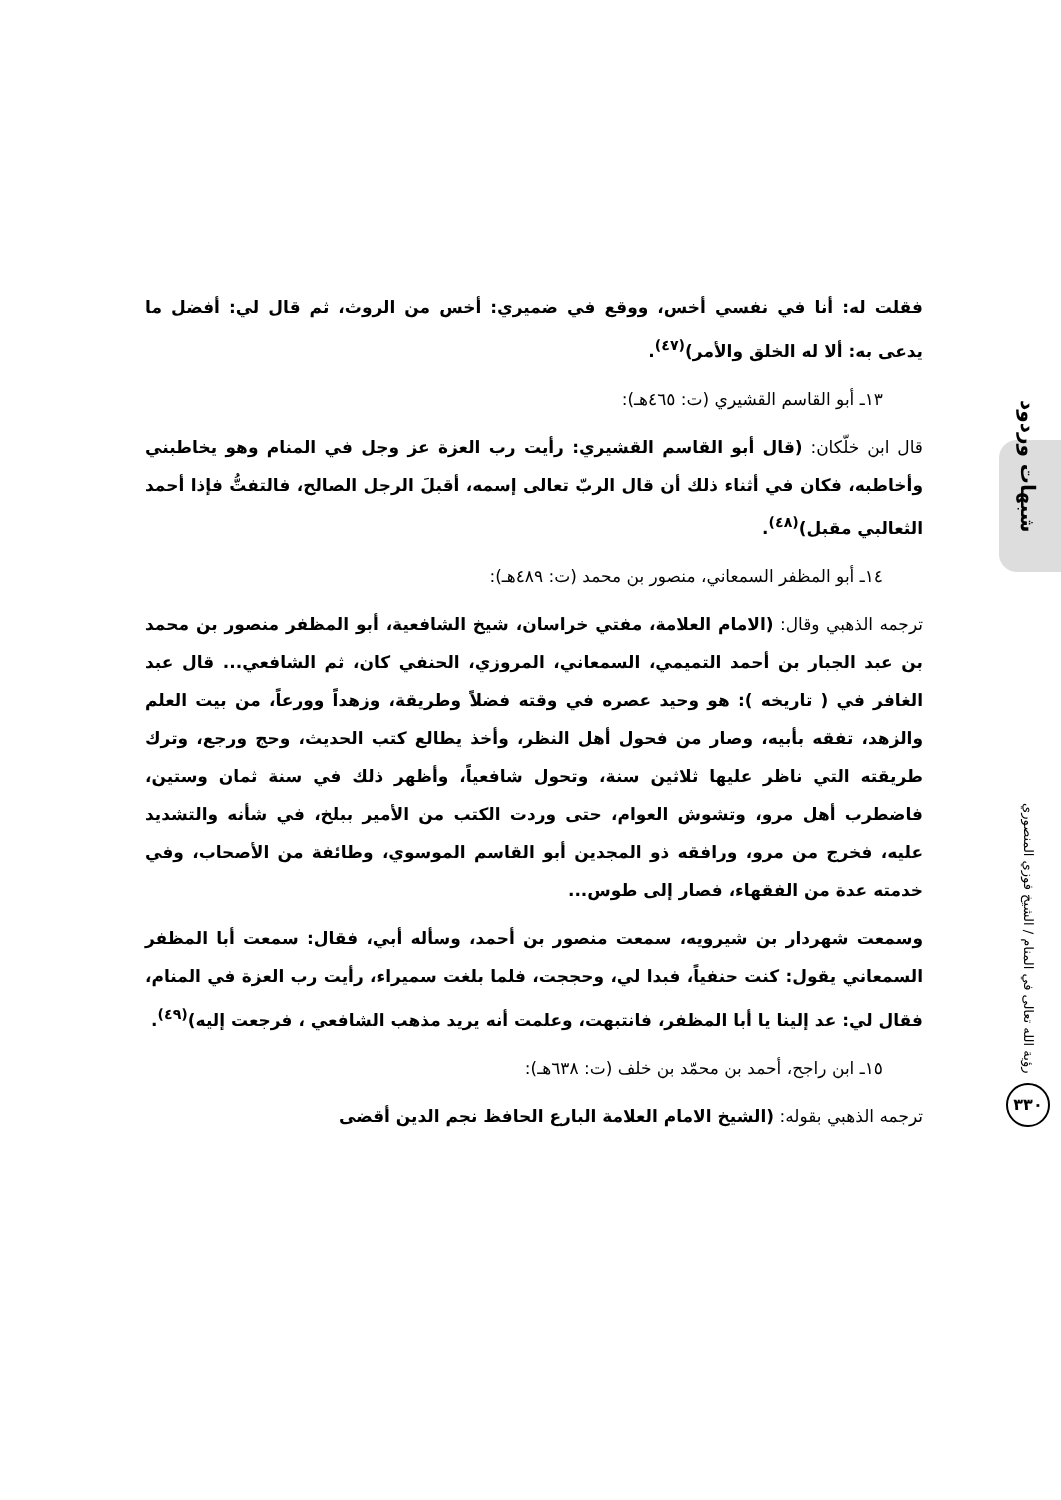شبهات وردود
رؤية الله تعالى في المنام / الشيخ فوزي المنصوري
٣٣٠
فقلت له: أنا في نفسي أخس، ووقع في ضميري: أخس من الروث، ثم قال لي: أفضل ما يدعى به: ألا له الخلق والأمر)<sup>(٤٧)</sup>.
١٣ـ أبو القاسم القشيري (ت: ٤٦٥هـ):
قال ابن خلّكان: (قال أبو القاسم القشيري: رأيت رب العزة عز وجل في المنام وهو يخاطبني وأخاطبه، فكان في أثناء ذلك أن قال الربّ تعالى إسمه، أقبلَ الرجل الصالح، فالتفتُّ فإذا أحمد الثعالبي مقبل)<sup>(٤٨)</sup>.
١٤ـ أبو المظفر السمعاني، منصور بن محمد (ت: ٤٨٩هـ):
ترجمه الذهبي وقال: (الامام العلامة، مفتي خراسان، شيخ الشافعية، أبو المظفر منصور بن محمد بن عبد الجبار بن أحمد التميمي، السمعاني، المروزي، الحنفي كان، ثم الشافعي... قال عبد الغافر في ( تاريخه ): هو وحيد عصره في وقته فضلاً وطريقة، وزهداً وورعاً، من بيت العلم والزهد، تفقه بأبيه، وصار من فحول أهل النظر، وأخذ يطالع كتب الحديث، وحج ورجع، وترك طريقته التي ناظر عليها ثلاثين سنة، وتحول شافعياً، وأظهر ذلك في سنة ثمان وستين، فاضطرب أهل مرو، وتشوش العوام، حتى وردت الكتب من الأمير ببلخ، في شأنه والتشديد عليه، فخرج من مرو، ورافقه ذو المجدين أبو القاسم الموسوي، وطائفة من الأصحاب، وفي خدمته عدة من الفقهاء، فصار إلى طوس...
وسمعت شهردار بن شيرويه، سمعت منصور بن أحمد، وسأله أبي، فقال: سمعت أبا المظفر السمعاني يقول: كنت حنفياً، فبدا لي، وحججت، فلما بلغت سميراء، رأيت رب العزة في المنام، فقال لي: عد إلينا يا أبا المظفر، فانتبهت، وعلمت أنه يريد مذهب الشافعي ، فرجعت إليه)<sup>(٤٩)</sup>.
١٥ـ ابن راجح، أحمد بن محمّد بن خلف (ت: ٦٣٨هـ):
ترجمه الذهبي بقوله: (الشيخ الامام العلامة البارع الحافظ نجم الدين أقضى